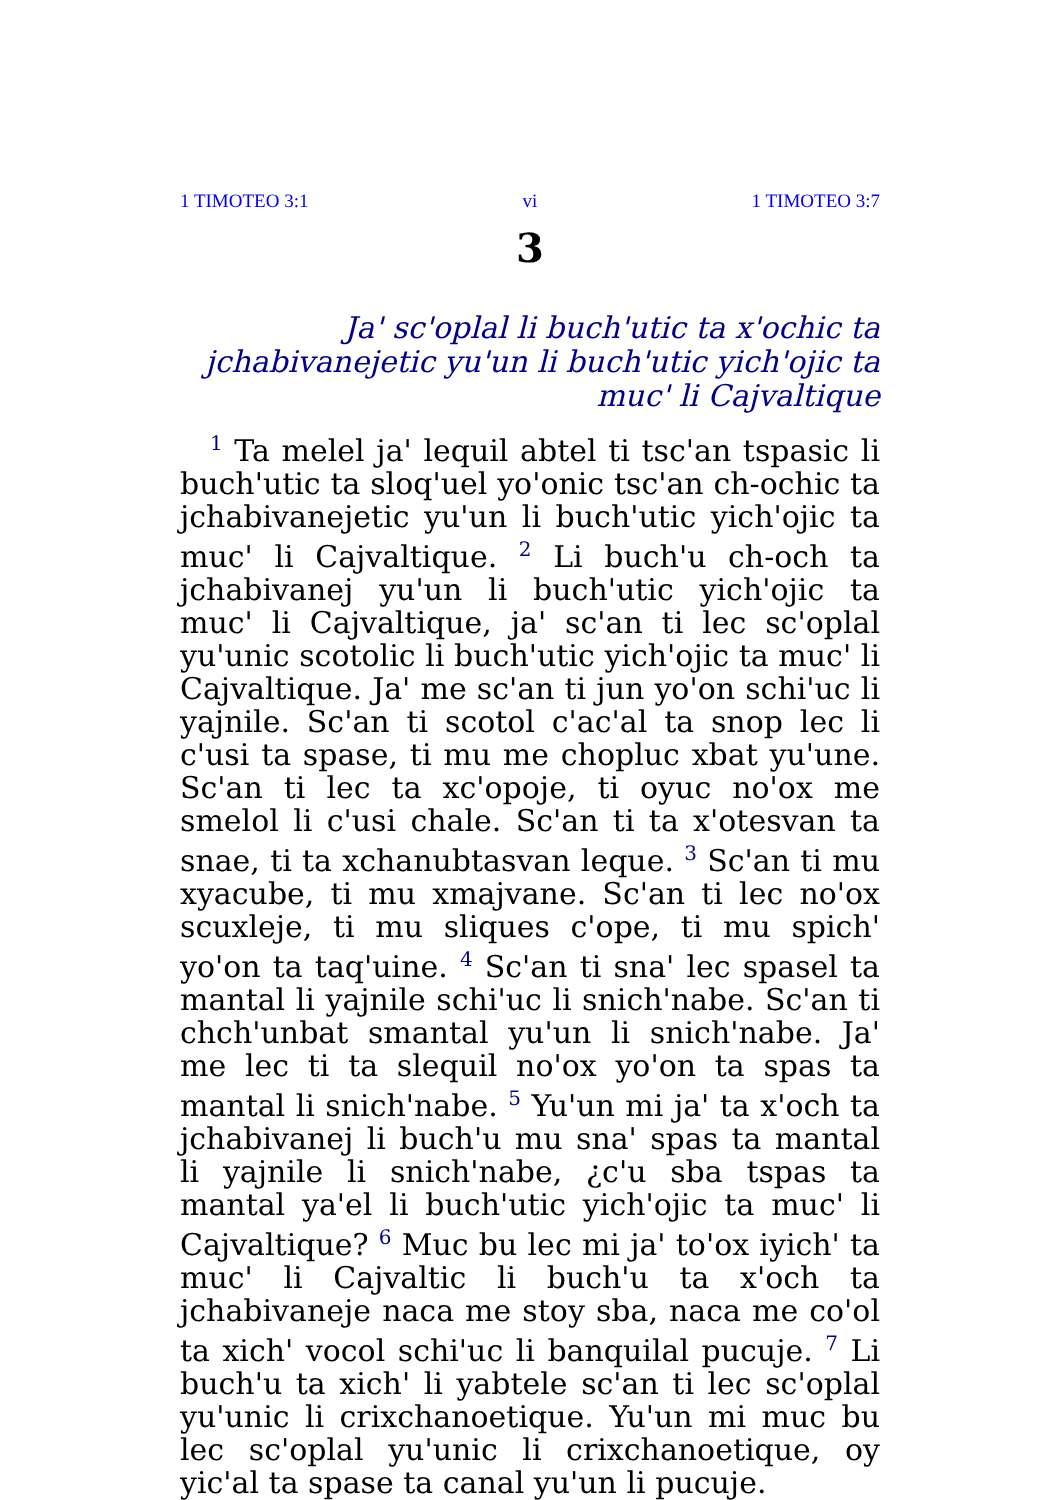1 TIMOTEO 3:1 vi 1 TIMOTEO 3:7
3
Ja' sc'oplal li buch'utic ta x'ochic ta jchabivane­jetic yu'un li buch'utic yich'ojic ta muc' li Cajvaltique
<sup>1</sup> Ta melel ja' lequil abtel ti tsc'an tspasic li buch'utic ta sloq'uel yo'onic tsc'an ch-ochic ta jchabivanejetic yu'un li buch'utic yich'ojic ta muc' li Cajvaltique. <sup>2</sup> Li buch'u ch-och ta jchabivanej yu'un li buch'utic yich'ojic ta muc' li Cajvaltique, ja' sc'an ti lec sc'oplal yu'unic scotolic li buch'utic yich'ojic ta muc' li Cajvaltique. Ja' me sc'an ti jun yo'on schi'uc li yajnile. Sc'an ti scotol c'ac'al ta snop lec li c'usi ta spase, ti mu me chopluc xbat yu'une. Sc'an ti lec ta xc'opoje, ti oyuc no'ox me smelol li c'usi chale. Sc'an ti ta x'otesvan ta snae, ti ta xchanubtasvan leque. <sup>3</sup> Sc'an ti mu xyacube, ti mu xmajvane. Sc'an ti lec no'ox scuxleje, ti mu sliques c'ope, ti mu spich' yo'on ta taq'uine. <sup>4</sup> Sc'an ti sna' lec spasel ta mantal li yajnile schi'uc li snich'nabe. Sc'an ti chch'unbat smantal yu'un li snich'nabe. Ja' me lec ti ta slequil no'ox yo'on ta spas ta mantal li snich'nabe. <sup>5</sup> Yu'un mi ja' ta x'och ta jchabivanej li buch'u mu sna' spas ta mantal li yajnile li snich'nabe, ¿c'u sba tspas ta mantal ya'el li buch'utic yich'ojic ta muc' li Cajvaltique? <sup>6</sup> Muc bu lec mi ja' to'ox iyich' ta muc' li Cajvaltic li buch'u ta x'och ta jchabivaneje naca me stoy sba, naca me co'ol ta xich' vocol schi'uc li banquilal pucuje. <sup>7</sup> Li buch'u ta xich' li yabtele sc'an ti lec sc'oplal yu'unic li crixchanoetique. Yu'un mi muc bu lec sc'oplal yu'unic li crixchanoetique, oy yic'al ta spase ta canal yu'un li pucuje.